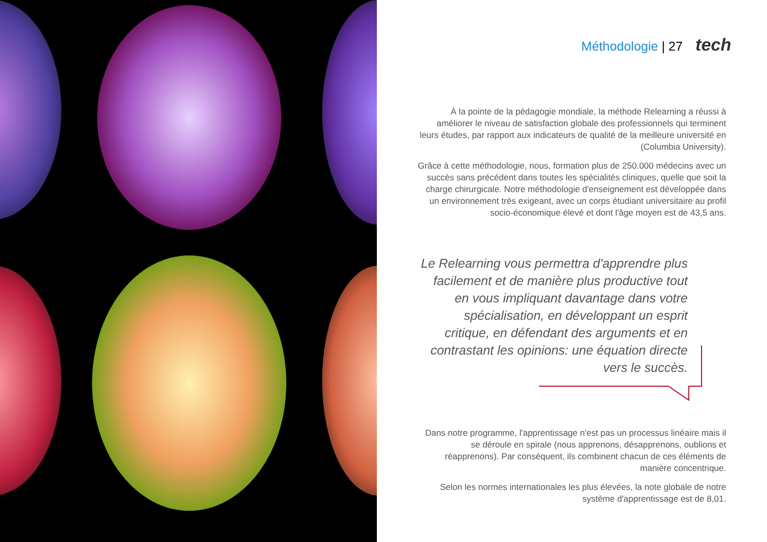Méthodologie | 27 tech
À la pointe de la pédagogie mondiale, la méthode Relearning a réussi à améliorer le niveau de satisfaction globale des professionnels qui terminent leurs études, par rapport aux indicateurs de qualité de la meilleure université en (Columbia University).
Grâce à cette méthodologie, nous, formation plus de 250.000 médecins avec un succès sans précédent dans toutes les spécialités cliniques, quelle que soit la charge chirurgicale. Notre méthodologie d'enseignement est développée dans un environnement très exigeant, avec un corps étudiant universitaire au profil socio-économique élevé et dont l'âge moyen est de 43,5 ans.
Le Relearning vous permettra d'apprendre plus facilement et de manière plus productive tout en vous impliquant davantage dans votre spécialisation, en développant un esprit critique, en défendant des arguments et en contrastant les opinions: une équation directe vers le succès.
Dans notre programme, l'apprentissage n'est pas un processus linéaire mais il se déroule en spirale (nous apprenons, désapprenons, oublions et réapprenons). Par conséquent, ils combinent chacun de ces éléments de manière concentrique.
Selon les normes internationales les plus élevées, la note globale de notre système d'apprentissage est de 8,01.